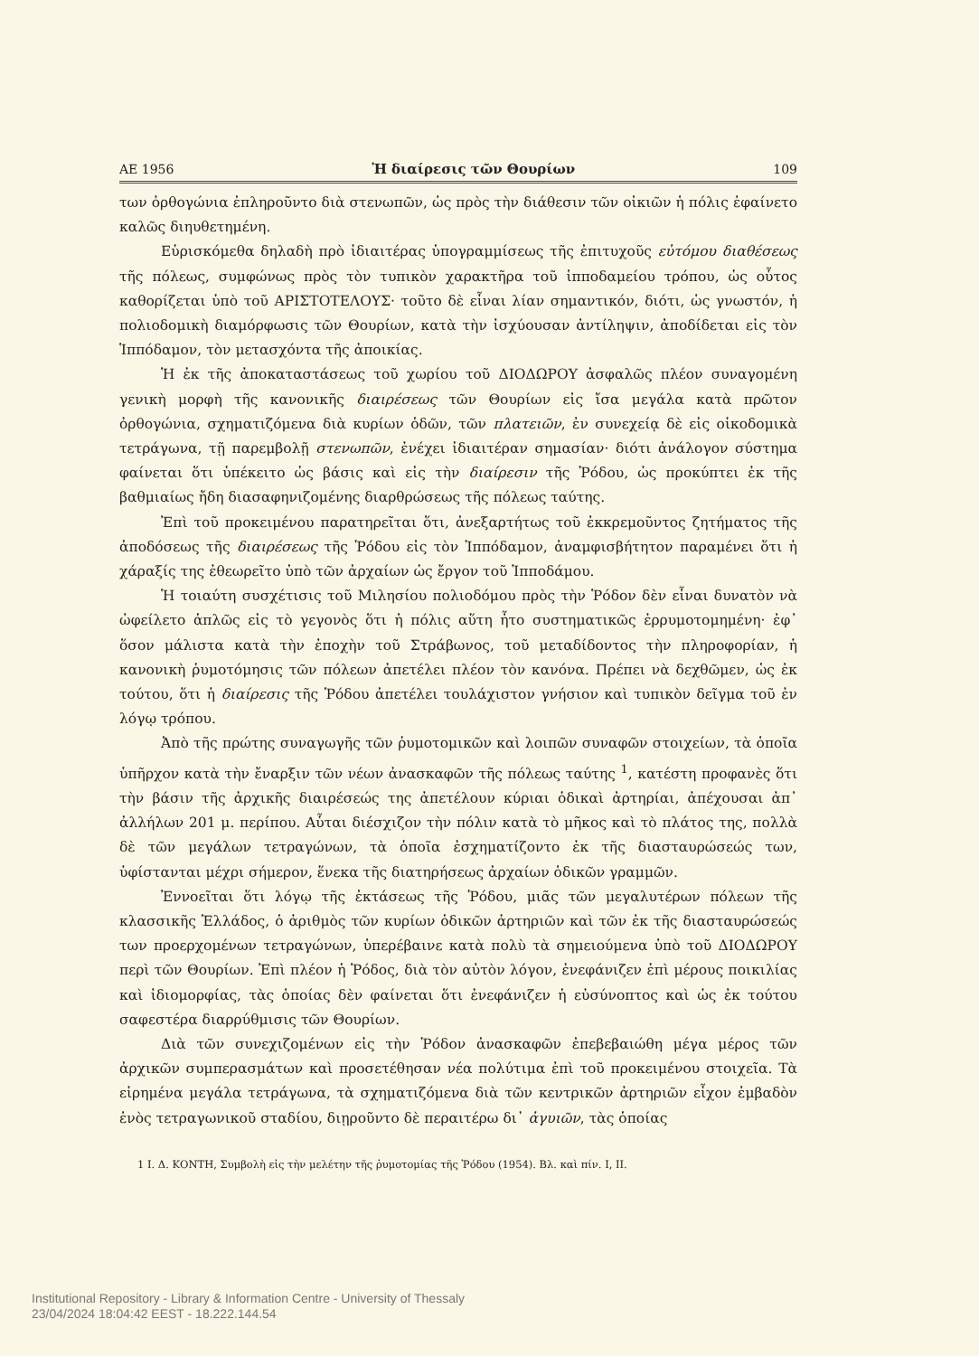ΑΕ 1956 Ἡ διαίρεσις τῶν Θουρίων 109
των ὀρθογώνια ἐπληροῦντο διὰ στενωπῶν, ὡς πρὸς τὴν διάθεσιν τῶν οἰκιῶν ἡ πόλις ἐφαίνετο καλῶς διηυθετημένη.
Εὑρισκόμεθα δηλαδὴ πρὸ ἰδιαιτέρας ὑπογραμμίσεως τῆς ἐπιτυχοῦς εὐτόμου διαθέσεως τῆς πόλεως, συμφώνως πρὸς τὸν τυπικὸν χαρακτῆρα τοῦ ἱπποδαμείου τρόπου, ὡς οὗτος καθορίζεται ὑπὸ τοῦ ΑΡΙΣΤΟΤΕΛΟΥΣ· τοῦτο δὲ εἶναι λίαν σημαντικόν, διότι, ὡς γνωστόν, ἡ πολιοδομικὴ διαμόρφωσις τῶν Θουρίων, κατὰ τὴν ἰσχύουσαν ἀντίληψιν, ἀποδίδεται εἰς τὸν Ἱππόδαμον, τὸν μετασχόντα τῆς ἀποικίας.
Ἡ ἐκ τῆς ἀποκαταστάσεως τοῦ χωρίου τοῦ ΔΙΟΔΩΡΟΥ ἀσφαλῶς πλέον συναγομένη γενικὴ μορφὴ τῆς κανονικῆς διαιρέσεως τῶν Θουρίων εἰς ἴσα μεγάλα κατὰ πρῶτον ὀρθογώνια, σχηματιζόμενα διὰ κυρίων ὁδῶν, τῶν πλατειῶν, ἐν συνεχείᾳ δὲ εἰς οἰκοδομικὰ τετράγωνα, τῇ παρεμβολῇ στενωπῶν, ἐνέχει ἰδιαιτέραν σημασίαν· διότι ἀνάλογον σύστημα φαίνεται ὅτι ὑπέκειτο ὡς βάσις καὶ εἰς τὴν διαίρεσιν τῆς Ῥόδου, ὡς προκύπτει ἐκ τῆς βαθμιαίως ἤδη διασαφηνιζομένης διαρθρώσεως τῆς πόλεως ταύτης.
Ἐπὶ τοῦ προκειμένου παρατηρεῖται ὅτι, ἀνεξαρτήτως τοῦ ἐκκρεμοῦντος ζητήματος τῆς ἀποδόσεως τῆς διαιρέσεως τῆς Ῥόδου εἰς τὸν Ἱππόδαμον, ἀναμφισβήτητον παραμένει ὅτι ἡ χάραξίς της ἐθεωρεῖτο ὑπὸ τῶν ἀρχαίων ὡς ἔργον τοῦ Ἱπποδάμου.
Ἡ τοιαύτη συσχέτισις τοῦ Μιλησίου πολιοδόμου πρὸς τὴν Ῥόδον δὲν εἶναι δυνατὸν νὰ ὠφείλετο ἁπλῶς εἰς τὸ γεγονὸς ὅτι ἡ πόλις αὕτη ἦτο συστηματικῶς ἐρρυμοτομημένη· ἐφ᾽ ὅσον μάλιστα κατὰ τὴν ἐποχὴν τοῦ Στράβωνος, τοῦ μεταδίδοντος τὴν πληροφορίαν, ἡ κανονικὴ ῥυμοτόμησις τῶν πόλεων ἀπετέλει πλέον τὸν κανόνα. Πρέπει νὰ δεχθῶμεν, ὡς ἐκ τούτου, ὅτι ἡ διαίρεσις τῆς Ῥόδου ἀπετέλει τουλάχιστον γνήσιον καὶ τυπικὸν δεῖγμα τοῦ ἐν λόγῳ τρόπου.
Ἀπὸ τῆς πρώτης συναγωγῆς τῶν ῥυμοτομικῶν καὶ λοιπῶν συναφῶν στοιχείων, τὰ ὁποῖα ὑπῆρχον κατὰ τὴν ἔναρξιν τῶν νέων ἀνασκαφῶν τῆς πόλεως ταύτης <sup>1</sup>, κατέστη προφανὲς ὅτι τὴν βάσιν τῆς ἀρχικῆς διαιρέσεώς της ἀπετέλουν κύριαι ὁδικαὶ ἀρτηρίαι, ἀπέχουσαι ἀπ᾽ ἀλλήλων 201 μ. περίπου. Αὗται διέσχιζον τὴν πόλιν κατὰ τὸ μῆκος καὶ τὸ πλάτος της, πολλὰ δὲ τῶν μεγάλων τετραγώνων, τὰ ὁποῖα ἐσχηματίζοντο ἐκ τῆς διασταυρώσεώς των, ὑφίστανται μέχρι σήμερον, ἕνεκα τῆς διατηρήσεως ἀρχαίων ὁδικῶν γραμμῶν.
Ἐννοεῖται ὅτι λόγῳ τῆς ἐκτάσεως τῆς Ῥόδου, μιᾶς τῶν μεγαλυτέρων πόλεων τῆς κλασσικῆς Ἑλλάδος, ὁ ἀριθμὸς τῶν κυρίων ὁδικῶν ἀρτηριῶν καὶ τῶν ἐκ τῆς διασταυρώσεώς των προερχομένων τετραγώνων, ὑπερέβαινε κατὰ πολὺ τὰ σημειούμενα ὑπὸ τοῦ ΔΙΟΔΩΡΟΥ περὶ τῶν Θουρίων. Ἐπὶ πλέον ἡ Ῥόδος, διὰ τὸν αὐτὸν λόγον, ἐνεφάνιζεν ἐπὶ μέρους ποικιλίας καὶ ἰδιομορφίας, τὰς ὁποίας δὲν φαίνεται ὅτι ἐνεφάνιζεν ἡ εὐσύνοπτος καὶ ὡς ἐκ τούτου σαφεστέρα διαρρύθμισις τῶν Θουρίων.
Διὰ τῶν συνεχιζομένων εἰς τὴν Ῥόδον ἀνασκαφῶν ἐπεβεβαιώθη μέγα μέρος τῶν ἀρχικῶν συμπερασμάτων καὶ προσετέθησαν νέα πολύτιμα ἐπὶ τοῦ προκειμένου στοιχεῖα. Τὰ εἰρημένα μεγάλα τετράγωνα, τὰ σχηματιζόμενα διὰ τῶν κεντρικῶν ἀρτηριῶν εἶχον ἐμβαδὸν ἑνὸς τετραγωνικοῦ σταδίου, διῃροῦντο δὲ περαιτέρω δι᾽ ἀγυιῶν, τὰς ὁποίας
1 Ι. Δ. ΚΟΝΤΗ, Συμβολὴ εἰς τὴν μελέτην τῆς ῥυμοτομίας τῆς Ῥόδου (1954). Βλ. καὶ πίν. I, II.
Institutional Repository - Library & Information Centre - University of Thessaly
23/04/2024 18:04:42 EEST - 18.222.144.54